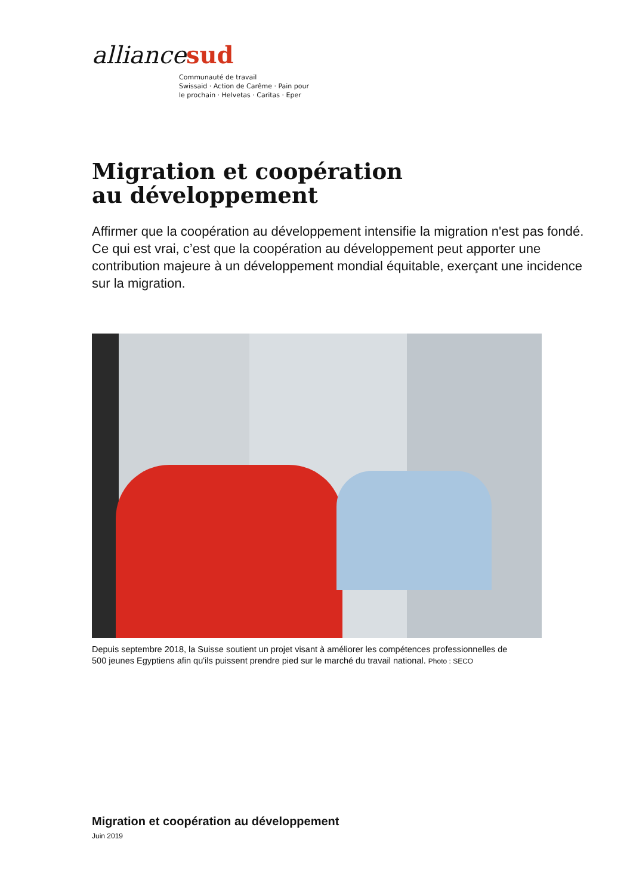alliancesud
Communauté de travail
Swissaid · Action de Carême · Pain pour
le prochain · Helvetas · Caritas · Eper
Migration et coopération
au développement
Affirmer que la coopération au développement intensifie la migration n'est pas fondé. Ce qui est vrai, c’est que la coopération au développement peut apporter une contribution majeure à un développement mondial équitable, exerçant une incidence sur la migration.
Depuis septembre 2018, la Suisse soutient un projet visant à améliorer les compétences professionnelles de 500 jeunes Egyptiens afin qu'ils puissent prendre pied sur le marché du travail national. Photo : SECO
Migration et coopération au développement
Juin 2019